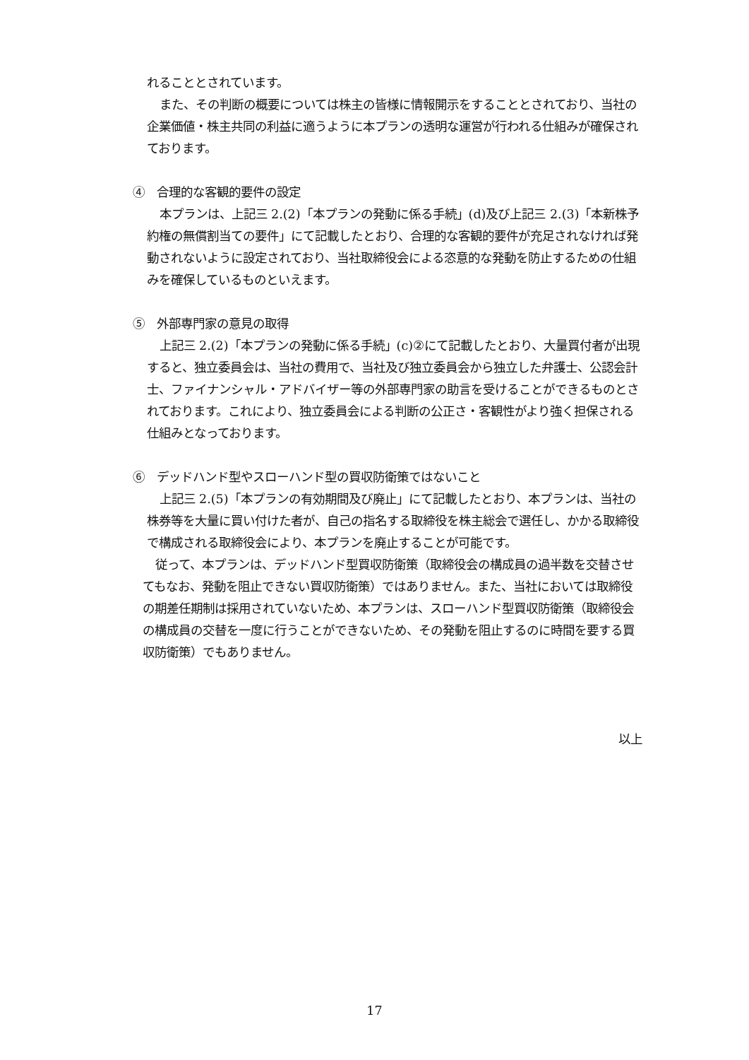れることとされています。
また、その判断の概要については株主の皆様に情報開示をすることとされており、当社の企業価値・株主共同の利益に適うように本プランの透明な運営が行われる仕組みが確保されております。
④　合理的な客観的要件の設定
本プランは、上記三 2.(2)「本プランの発動に係る手続」(d)及び上記三 2.(3)「本新株予約権の無償割当ての要件」にて記載したとおり、合理的な客観的要件が充足されなければ発動されないように設定されており、当社取締役会による恣意的な発動を防止するための仕組みを確保しているものといえます。
⑤　外部専門家の意見の取得
上記三 2.(2)「本プランの発動に係る手続」(c)②にて記載したとおり、大量買付者が出現すると、独立委員会は、当社の費用で、当社及び独立委員会から独立した弁護士、公認会計士、ファイナンシャル・アドバイザー等の外部専門家の助言を受けることができるものとされております。これにより、独立委員会による判断の公正さ・客観性がより強く担保される仕組みとなっております。
⑥　デッドハンド型やスローハンド型の買収防衛策ではないこと
上記三 2.(5)「本プランの有効期間及び廃止」にて記載したとおり、本プランは、当社の株券等を大量に買い付けた者が、自己の指名する取締役を株主総会で選任し、かかる取締役で構成される取締役会により、本プランを廃止することが可能です。
従って、本プランは、デッドハンド型買収防衛策（取締役会の構成員の過半数を交替させてもなお、発動を阻止できない買収防衛策）ではありません。また、当社においては取締役の期差任期制は採用されていないため、本プランは、スローハンド型買収防衛策（取締役会の構成員の交替を一度に行うことができないため、その発動を阻止するのに時間を要する買収防衛策）でもありません。
以上
17